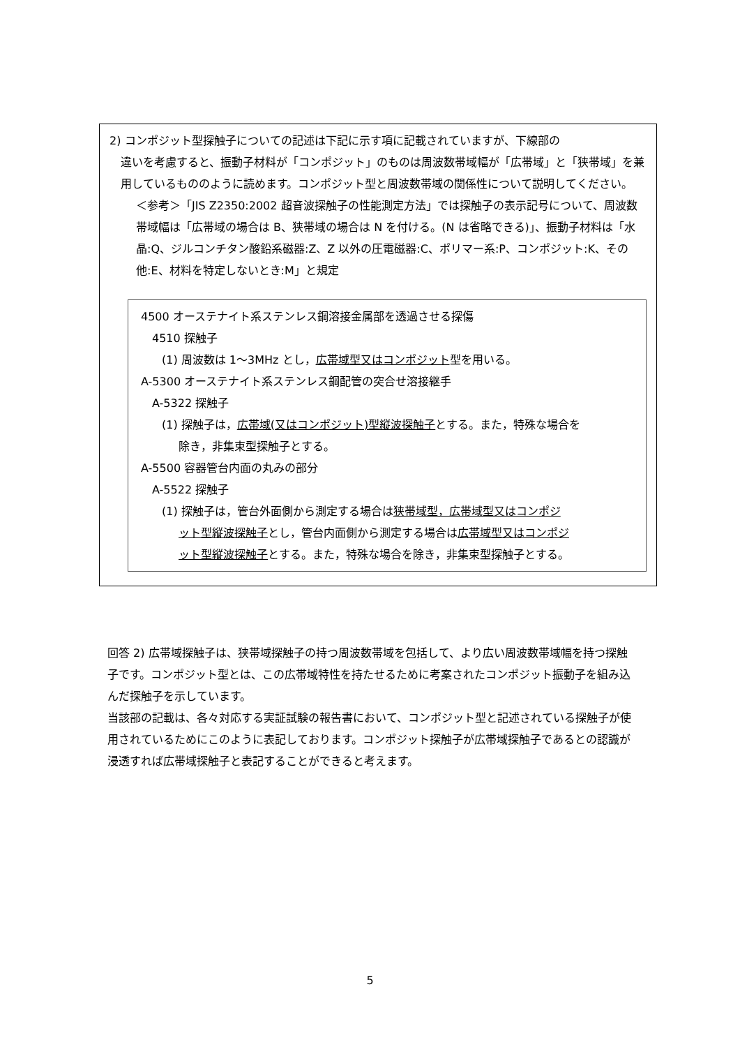2) コンポジット型探触子についての記述は下記に示す項に記載されていますが、下線部の
違いを考慮すると、振動子材料が「コンポジット」のものは周波数帯域幅が「広帯域」と「狭帯域」を兼用しているもののように読めます。コンポジット型と周波数帯域の関係性について説明してください。
＜参考＞「JIS Z2350:2002 超音波探触子の性能測定方法」では探触子の表示記号について、周波数帯域幅は「広帯域の場合は B、狭帯域の場合は N を付ける。(N は省略できる)」、振動子材料は「水晶:Q、ジルコンチタン酸鉛系磁器:Z、Z 以外の圧電磁器:C、ポリマー系:P、コンポジット:K、その他:E、材料を特定しないとき:M」と規定
4500 オーステナイト系ステンレス鋼溶接金属部を透過させる探傷
4510 探触子
(1) 周波数は 1～3MHz とし，広帯域型又はコンポジット型を用いる。
A-5300 オーステナイト系ステンレス鋼配管の突合せ溶接継手
A-5322 探触子
(1) 探触子は，広帯域(又はコンポジット)型縦波探触子とする。また，特殊な場合を
除き，非集束型探触子とする。
A-5500 容器管台内面の丸みの部分
A-5522 探触子
(1) 探触子は，管台外面側から測定する場合は狭帯域型，広帯域型又はコンポジ
ット型縦波探触子とし，管台内面側から測定する場合は広帯域型又はコンポジ
ット型縦波探触子とする。また，特殊な場合を除き，非集束型探触子とする。
回答 2) 広帯域探触子は、狭帯域探触子の持つ周波数帯域を包括して、より広い周波数帯域幅を持つ探触子です。コンポジット型とは、この広帯域特性を持たせるために考案されたコンポジット振動子を組み込んだ探触子を示しています。
当該部の記載は、各々対応する実証試験の報告書において、コンポジット型と記述されている探触子が使用されているためにこのように表記しております。コンポジット探触子が広帯域探触子であるとの認識が浸透すれば広帯域探触子と表記することができると考えます。
5